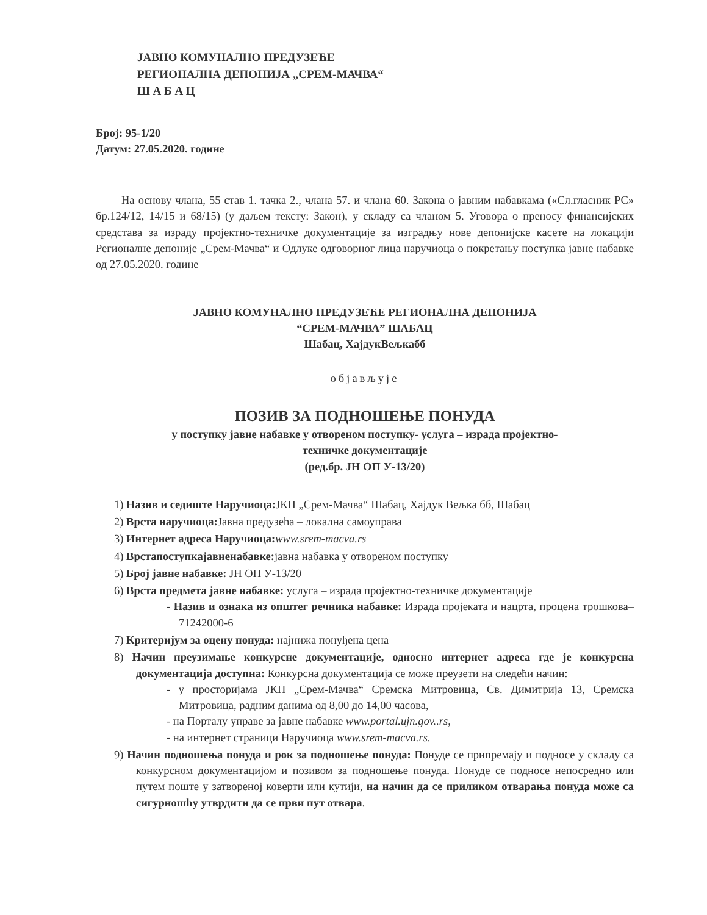ЈАВНО КОМУНАЛНО ПРЕДУЗЕЋЕ
РЕГИОНАЛНА ДЕПОНИЈА „СРЕМ-МАЧВА“
Ш А Б А Ц
Број: 95-1/20
Датум: 27.05.2020. године
На основу члана, 55 став 1. тачка 2., члана 57. и члана 60. Закона о јавним набавкама («Сл.гласник РС» бр.124/12, 14/15 и 68/15) (у даљем тексту: Закон), у складу са чланом 5. Уговора о преносу финансијских средстава за израду пројектно-техничке документације за изградњу нове депонијске касете на локацији Регионалне депоније „Срем-Мачва“ и Одлуке одговорног лица наручиоца о покретању поступка јавне набавке од 27.05.2020. године
ЈАВНО КОМУНАЛНО ПРЕДУЗЕЋЕ РЕГИОНАЛНА ДЕПОНИЈА
“СРЕМ-МАЧВА” ШАБАЦ
Шабац, ХајдукВељкабб
објављује
ПОЗИВ ЗА ПОДНОШЕЊЕ ПОНУДА
у поступку јавне набавке у отвореном поступку- услуга – израда пројектно-
техничке документације
(ред.бр. ЈН ОП У-13/20)
1) Назив и седиште Наручиоца: ЈКП „Срем-Мачва“ Шабац, Хајдук Вељка бб, Шабац
2) Врста наручиоца: Јавна предузећа – локална самоуправа
3) Интернет адреса Наручиоца: www.srem-macva.rs
4) Врстапоступкајавненабавке: јавна набавка у отвореном поступку
5) Број јавне набавке: ЈН ОП У-13/20
6) Врста предмета јавне набавке: услуга – израда пројектно-техничке документације
- Назив и ознака из општег речника набавке: Израда пројеката и нацрта, процена трошкова– 71242000-6
7) Критеријум за оцену понуда: најнижа понуђена цена
8) Начин преузимање конкурсне документације, односно интернет адреса где је конкурсна документација доступна: Конкурсна документација се може преузети на следећи начин:
- у просторијама ЈКП „Срем-Мачва“ Сремска Митровица, Св. Димитрија 13, Сремска Митровица, радним данима од 8,00 до 14,00 часова,
- на Порталу управе за јавне набавке www.portal.ujn.gov..rs,
- на интернет страници Наручиоца www.srem-macva.rs.
9) Начин подношења понуда и рок за подношење понуда: Понуде се припремају и подносе у складу са конкурсном документацијом и позивом за подношење понуда. Понуде се подносе непосредно или путем поште у затвореној коверти или кутији, на начин да се приликом отварања понуда може са сигурношћу утврдити да се први пут отвара.